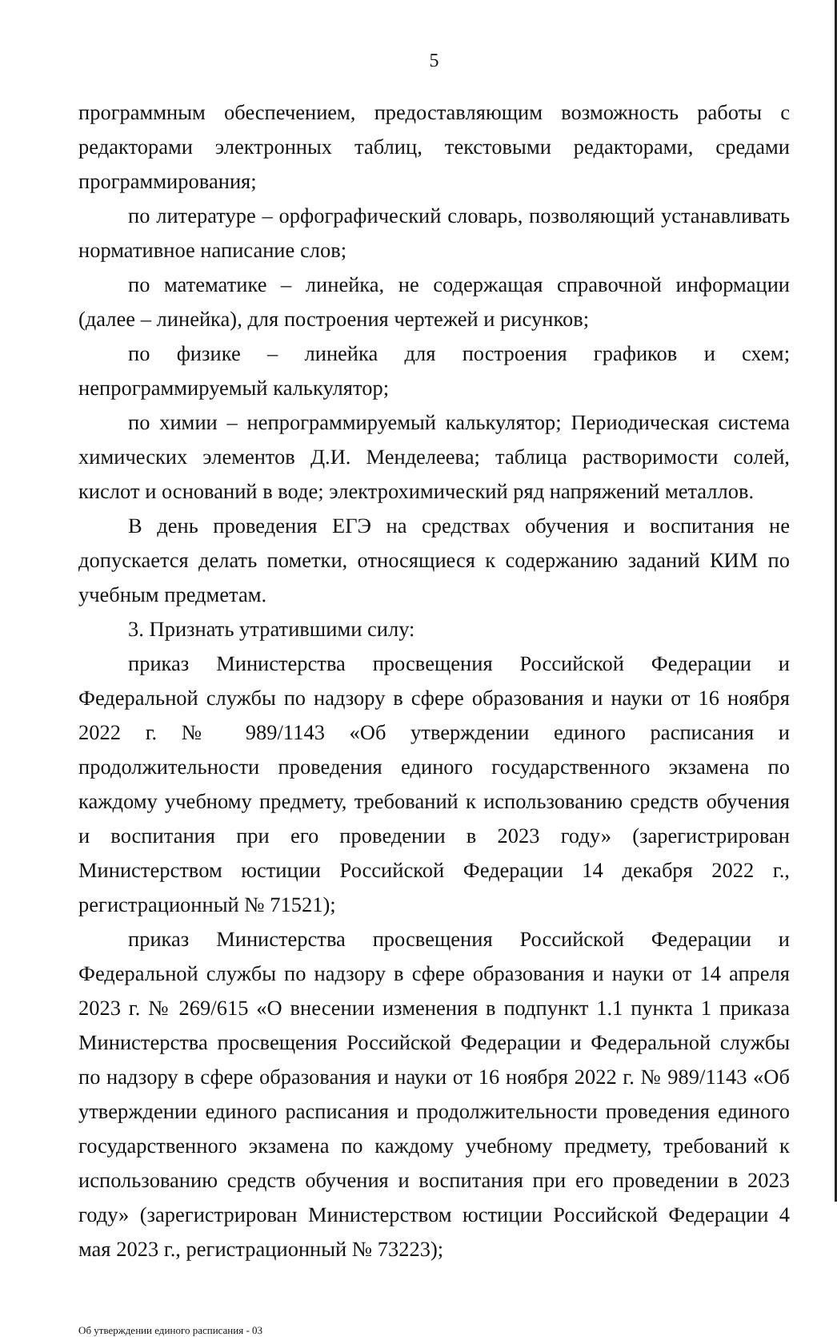5
программным обеспечением, предоставляющим возможность работы с редакторами электронных таблиц, текстовыми редакторами, средами программирования;
по литературе – орфографический словарь, позволяющий устанавливать нормативное написание слов;
по математике – линейка, не содержащая справочной информации (далее – линейка), для построения чертежей и рисунков;
по физике – линейка для построения графиков и схем; непрограммируемый калькулятор;
по химии – непрограммируемый калькулятор; Периодическая система химических элементов Д.И. Менделеева; таблица растворимости солей, кислот и оснований в воде; электрохимический ряд напряжений металлов.
В день проведения ЕГЭ на средствах обучения и воспитания не допускается делать пометки, относящиеся к содержанию заданий КИМ по учебным предметам.
3. Признать утратившими силу:
приказ Министерства просвещения Российской Федерации и Федеральной службы по надзору в сфере образования и науки от 16 ноября 2022 г. № 989/1143 «Об утверждении единого расписания и продолжительности проведения единого государственного экзамена по каждому учебному предмету, требований к использованию средств обучения и воспитания при его проведении в 2023 году» (зарегистрирован Министерством юстиции Российской Федерации 14 декабря 2022 г., регистрационный № 71521);
приказ Министерства просвещения Российской Федерации и Федеральной службы по надзору в сфере образования и науки от 14 апреля 2023 г. № 269/615 «О внесении изменения в подпункт 1.1 пункта 1 приказа Министерства просвещения Российской Федерации и Федеральной службы по надзору в сфере образования и науки от 16 ноября 2022 г. № 989/1143 «Об утверждении единого расписания и продолжительности проведения единого государственного экзамена по каждому учебному предмету, требований к использованию средств обучения и воспитания при его проведении в 2023 году» (зарегистрирован Министерством юстиции Российской Федерации 4 мая 2023 г., регистрационный № 73223);
Об утверждении единого расписания - 03